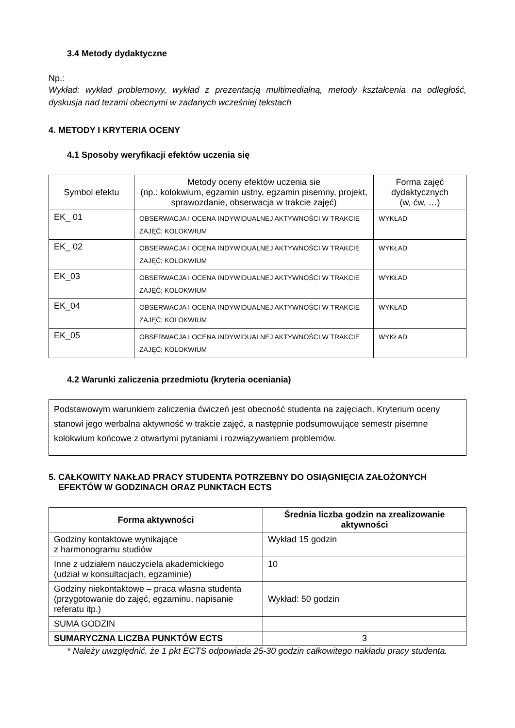3.4 Metody dydaktyczne
Np.:
Wykład: wykład problemowy, wykład z prezentacją multimedialną, metody kształcenia na odległość, dyskusja nad tezami obecnymi w zadanych wcześniej tekstach
4. METODY I KRYTERIA OCENY
4.1 Sposoby weryfikacji efektów uczenia się
| Symbol efektu | Metody oceny efektów uczenia sie (np.: kolokwium, egzamin ustny, egzamin pisemny, projekt, sprawozdanie, obserwacja w trakcie zajęć) | Forma zajęć dydaktycznych (w, ćw, …) |
| --- | --- | --- |
| EK_ 01 | OBSERWACJA I OCENA INDYWIDUALNEJ AKTYWNOŚCI W TRAKCIE ZAJĘĆ; KOLOKWIUM | WYKŁAD |
| EK_ 02 | OBSERWACJA I OCENA INDYWIDUALNEJ AKTYWNOŚCI W TRAKCIE ZAJĘĆ; KOLOKWIUM | WYKŁAD |
| EK_03 | OBSERWACJA I OCENA INDYWIDUALNEJ AKTYWNOŚCI W TRAKCIE ZAJĘĆ; KOLOKWIUM | WYKŁAD |
| EK_04 | OBSERWACJA I OCENA INDYWIDUALNEJ AKTYWNOŚCI W TRAKCIE ZAJĘĆ; KOLOKWIUM | WYKŁAD |
| EK_05 | OBSERWACJA I OCENA INDYWIDUALNEJ AKTYWNOŚCI W TRAKCIE ZAJĘĆ; KOLOKWIUM | WYKŁAD |
4.2 Warunki zaliczenia przedmiotu (kryteria oceniania)
Podstawowym warunkiem zaliczenia ćwiczeń jest obecność studenta na zajęciach. Kryterium oceny stanowi jego werbalna aktywność w trakcie zajęć, a następnie podsumowujące semestr pisemne kolokwium końcowe z otwartymi pytaniami i rozwiązywaniem problemów.
5. CAŁKOWITY NAKŁAD PRACY STUDENTA POTRZEBNY DO OSIĄGNIĘCIA ZAŁOŻONYCH
EFEKTÓW W GODZINACH ORAZ PUNKTACH ECTS
| Forma aktywności | Średnia liczba godzin na zrealizowanie aktywności |
| --- | --- |
| Godziny kontaktowe wynikające z harmonogramu studiów | Wykład 15 godzin |
| Inne z udziałem nauczyciela akademickiego (udział w konsultacjach, egzaminie) | 10 |
| Godziny niekontaktowe – praca własna studenta (przygotowanie do zajęć, egzaminu, napisanie referatu itp.) | Wykład: 50 godzin |
| SUMA GODZIN | |
| SUMARYCZNA LICZBA PUNKTÓW ECTS | 3 |
* Należy uwzględnić, że 1 pkt ECTS odpowiada 25-30 godzin całkowitego nakładu pracy studenta.